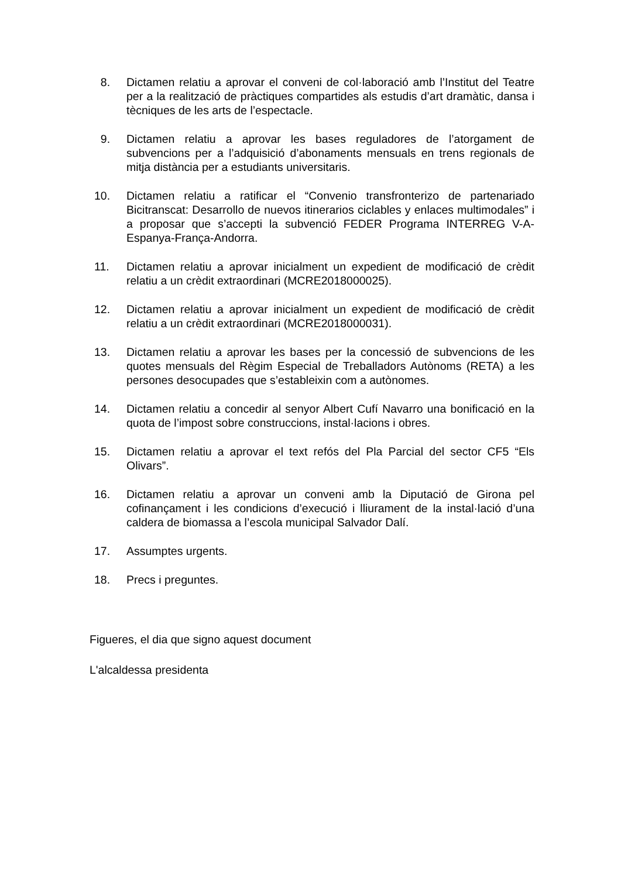8. Dictamen relatiu a aprovar el conveni de col·laboració amb l’Institut del Teatre per a la realització de pràctiques compartides als estudis d’art dramàtic, dansa i tècniques de les arts de l’espectacle.
9. Dictamen relatiu a aprovar les bases reguladores de l’atorgament de subvencions per a l’adquisició d’abonaments mensuals en trens regionals de mitja distància per a estudiants universitaris.
10. Dictamen relatiu a ratificar el “Convenio transfronterizo de partenariado Bicitranscat: Desarrollo de nuevos itinerarios ciclables y enlaces multimodales” i a proposar que s’accepti la subvenció FEDER Programa INTERREG V-A-Espanya-França-Andorra.
11. Dictamen relatiu a aprovar inicialment un expedient de modificació de crèdit relatiu a un crèdit extraordinari (MCRE2018000025).
12. Dictamen relatiu a aprovar inicialment un expedient de modificació de crèdit relatiu a un crèdit extraordinari (MCRE2018000031).
13. Dictamen relatiu a aprovar les bases per la concessió de subvencions de les quotes mensuals del Règim Especial de Treballadors Autònoms (RETA) a les persones desocupades que s’estableixin com a autònomes.
14. Dictamen relatiu a concedir al senyor Albert Cufí Navarro una bonificació en la quota de l’impost sobre construccions, instal·lacions i obres.
15. Dictamen relatiu a aprovar el text refós del Pla Parcial del sector CF5 “Els Olivars”.
16. Dictamen relatiu a aprovar un conveni amb la Diputació de Girona pel cofinançament i les condicions d’execució i lliurament de la instal·lació d’una caldera de biomassa a l’escola municipal Salvador Dalí.
17. Assumptes urgents.
18. Precs i preguntes.
Figueres, el dia que signo aquest document
L'alcaldessa presidenta